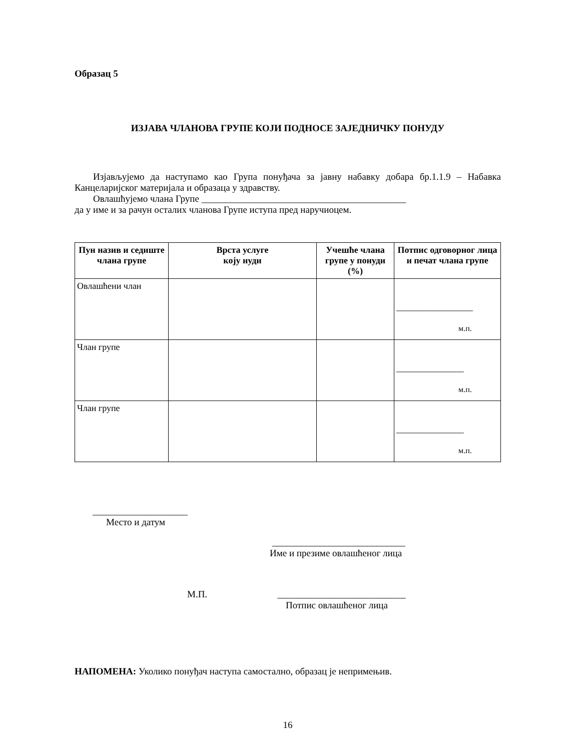Образац 5
ИЗЈАВА ЧЛАНОВА ГРУПЕ КОЈИ ПОДНОСЕ ЗАЈЕДНИЧКУ ПОНУДУ
Изјављујемо да наступамо као Група понуђача за јавну набавку добара бр.1.1.9 – Набавка Канцеларијског материјала и образаца у здравству.
Овлашћујемо члана Групе ___________________________________________
да у име и за рачун осталих чланова Групе иступа пред наручиоцем.
| Пун назив и седиште члана групе | Врста услуге коју нуди | Учешће члана групе у понуди (%) | Потпис одговорног лица и печат члана групе |
| --- | --- | --- | --- |
| Овлашћени члан | | | _________________ м.п. |
| Члан групе | | | _______________ м.п. |
| Члан групе | | | _______________ м.п. |
____________________
Место и датум
____________________________
Име и презиме овлашћеног лица
М.П. ___________________________
Потпис овлашћеног лица
НАПОМЕНА: Уколико понуђач наступа самостално, образац је непримењив.
16